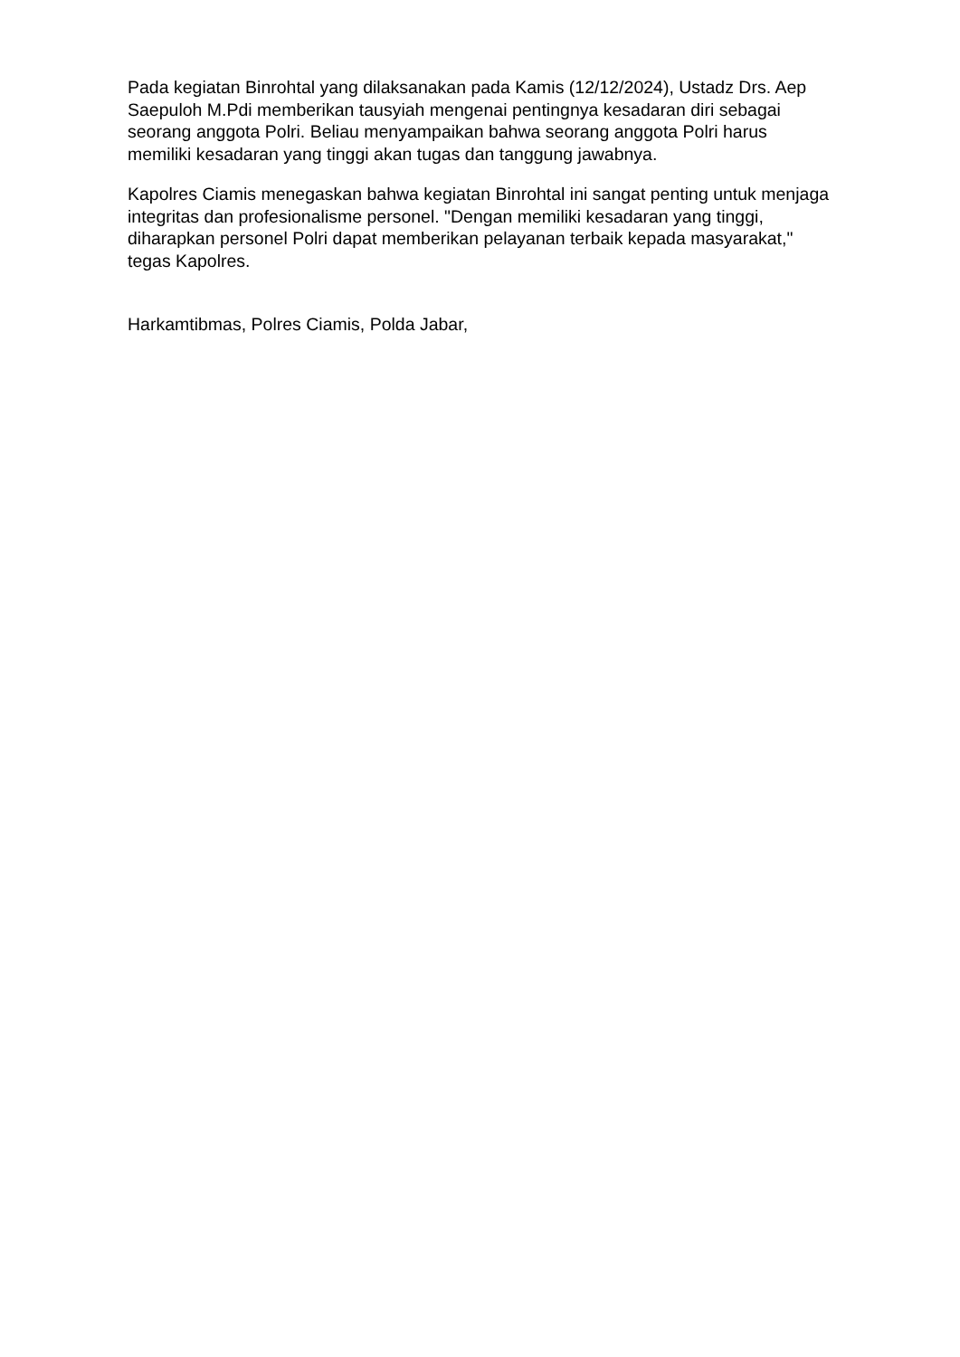Pada kegiatan Binrohtal yang dilaksanakan pada Kamis (12/12/2024), Ustadz Drs. Aep Saepuloh M.Pdi memberikan tausyiah mengenai pentingnya kesadaran diri sebagai seorang anggota Polri. Beliau menyampaikan bahwa seorang anggota Polri harus memiliki kesadaran yang tinggi akan tugas dan tanggung jawabnya.
Kapolres Ciamis menegaskan bahwa kegiatan Binrohtal ini sangat penting untuk menjaga integritas dan profesionalisme personel. "Dengan memiliki kesadaran yang tinggi, diharapkan personel Polri dapat memberikan pelayanan terbaik kepada masyarakat," tegas Kapolres.
Harkamtibmas, Polres Ciamis, Polda Jabar,